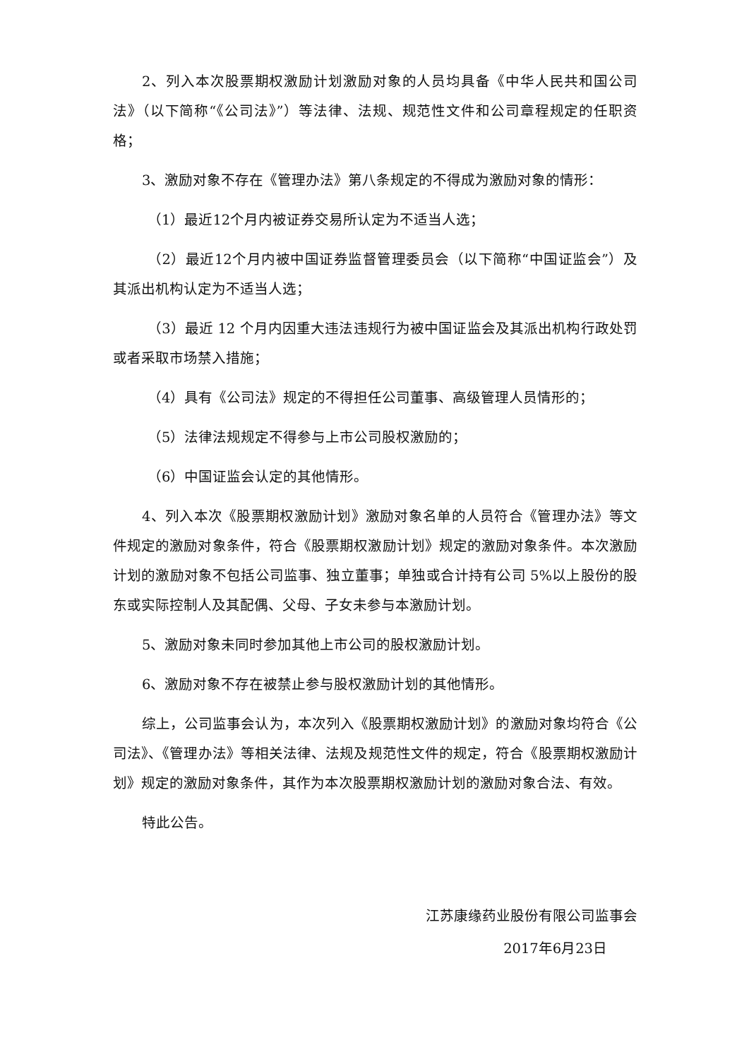2、列入本次股票期权激励计划激励对象的人员均具备《中华人民共和国公司法》（以下简称“《公司法》”）等法律、法规、规范性文件和公司章程规定的任职资格；
3、激励对象不存在《管理办法》第八条规定的不得成为激励对象的情形：
（1）最近12个月内被证券交易所认定为不适当人选；
（2）最近12个月内被中国证券监督管理委员会（以下简称“中国证监会”）及其派出机构认定为不适当人选；
（3）最近 12 个月内因重大违法违规行为被中国证监会及其派出机构行政处罚或者采取市场禁入措施；
（4）具有《公司法》规定的不得担任公司董事、高级管理人员情形的；
（5）法律法规规定不得参与上市公司股权激励的；
（6）中国证监会认定的其他情形。
4、列入本次《股票期权激励计划》激励对象名单的人员符合《管理办法》等文件规定的激励对象条件，符合《股票期权激励计划》规定的激励对象条件。本次激励计划的激励对象不包括公司监事、独立董事；单独或合计持有公司 5%以上股份的股东或实际控制人及其配偶、父母、子女未参与本激励计划。
5、激励对象未同时参加其他上市公司的股权激励计划。
6、激励对象不存在被禁止参与股权激励计划的其他情形。
综上，公司监事会认为，本次列入《股票期权激励计划》的激励对象均符合《公司法》、《管理办法》等相关法律、法规及规范性文件的规定，符合《股票期权激励计划》规定的激励对象条件，其作为本次股票期权激励计划的激励对象合法、有效。
特此公告。
江苏康缘药业股份有限公司监事会
2017年6月23日